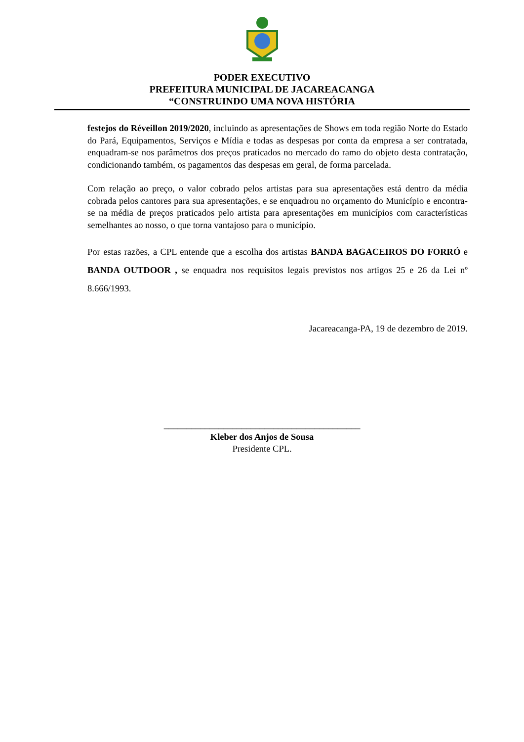PODER EXECUTIVO
PREFEITURA MUNICIPAL DE JACAREACANGA
“CONSTRUINDO UMA NOVA HISTÓRIA
festejos do Réveillon 2019/2020, incluindo as apresentações de Shows em toda região Norte do Estado do Pará, Equipamentos, Serviços e Mídia e todas as despesas por conta da empresa a ser contratada, enquadram-se nos parâmetros dos preços praticados no mercado do ramo do objeto desta contratação, condicionando também, os pagamentos das despesas em geral, de forma parcelada.
Com relação ao preço, o valor cobrado pelos artistas para sua apresentações está dentro da média cobrada pelos cantores para sua apresentações, e se enquadrou no orçamento do Município e encontra-se na média de preços praticados pelo artista para apresentações em municípios com características semelhantes ao nosso, o que torna vantajoso para o município.
Por estas razões, a CPL entende que a escolha dos artistas BANDA BAGACEIROS DO FORRÓ e BANDA OUTDOOR , se enquadra nos requisitos legais previstos nos artigos 25 e 26 da Lei nº 8.666/1993.
Jacareacanga-PA, 19 de dezembro de 2019.
___________________________________________
Kleber dos Anjos de Sousa
Presidente CPL.